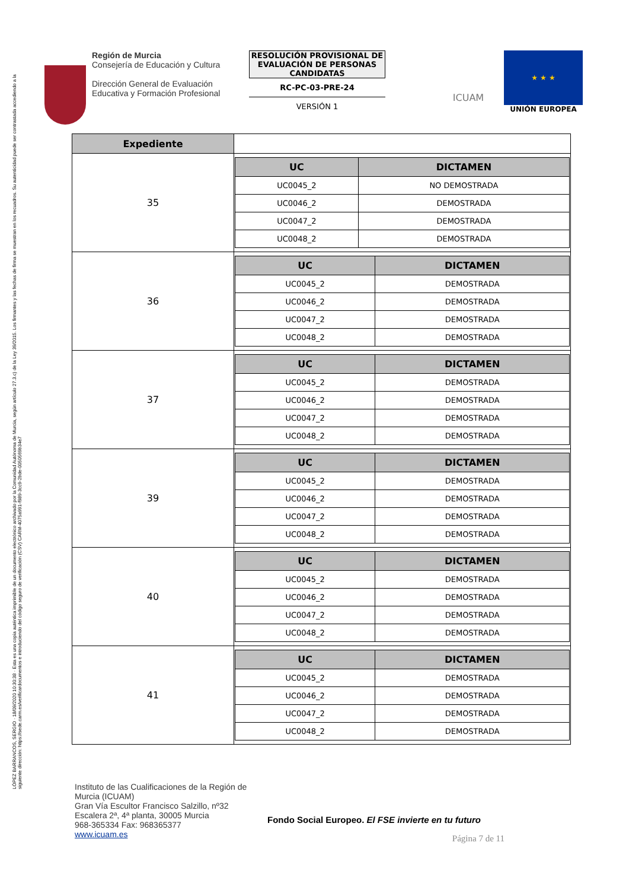LÓPEZ BARRANCOS, SERGIO · 18/09/2020 10:30:38 · Esta es una copia auténtica imprimible de un documento electrónico archivado por la Comunidad Autónoma de Murcia, según artículo 27.3.c) de la Ley 39/2015. Los firmantes y las fechas de firma se muestran en los recuadros. Su autenticidad puede ser contrastada accediendo a la siguiente dirección: https://sede.carm.es/verificardocumentos e introduciendo del código seguro de verificación (CSV) CARM-4075a991-f989-3cc9-2bde-0050569b34e7
Región de Murcia
Consejería de Educación y Cultura
Dirección General de Evaluación Educativa y Formación Profesional
RESOLUCIÓN PROVISIONAL DE EVALUACIÓN DE PERSONAS CANDIDATAS
RC-PC-03-PRE-24
VERSIÓN 1
ICUAM
★ ★ ★
UNIÓN EUROPEA
| Expediente | |
| 35 | / UC / DICTAMEN / / --- / --- / / UC0045_2 / NO DEMOSTRADA / / UC0046_2 / DEMOSTRADA / / UC0047_2 / DEMOSTRADA / / UC0048_2 / DEMOSTRADA / |
| 36 | / UC / DICTAMEN / / --- / --- / / UC0045_2 / DEMOSTRADA / / UC0046_2 / DEMOSTRADA / / UC0047_2 / DEMOSTRADA / / UC0048_2 / DEMOSTRADA / |
| 37 | / UC / DICTAMEN / / --- / --- / / UC0045_2 / DEMOSTRADA / / UC0046_2 / DEMOSTRADA / / UC0047_2 / DEMOSTRADA / / UC0048_2 / DEMOSTRADA / |
| 39 | / UC / DICTAMEN / / --- / --- / / UC0045_2 / DEMOSTRADA / / UC0046_2 / DEMOSTRADA / / UC0047_2 / DEMOSTRADA / / UC0048_2 / DEMOSTRADA / |
| 40 | / UC / DICTAMEN / / --- / --- / / UC0045_2 / DEMOSTRADA / / UC0046_2 / DEMOSTRADA / / UC0047_2 / DEMOSTRADA / / UC0048_2 / DEMOSTRADA / |
| 41 | / UC / DICTAMEN / / --- / --- / / UC0045_2 / DEMOSTRADA / / UC0046_2 / DEMOSTRADA / / UC0047_2 / DEMOSTRADA / / UC0048_2 / DEMOSTRADA / |
Instituto de las Cualificaciones de la Región de Murcia (ICUAM)
Gran Vía Escultor Francisco Salzillo, nº32 Escalera 2ª, 4ª planta, 30005 Murcia
968-365334 Fax: 968365377
www.icuam.es
Fondo Social Europeo. El FSE invierte en tu futuro
Página 7 de 11